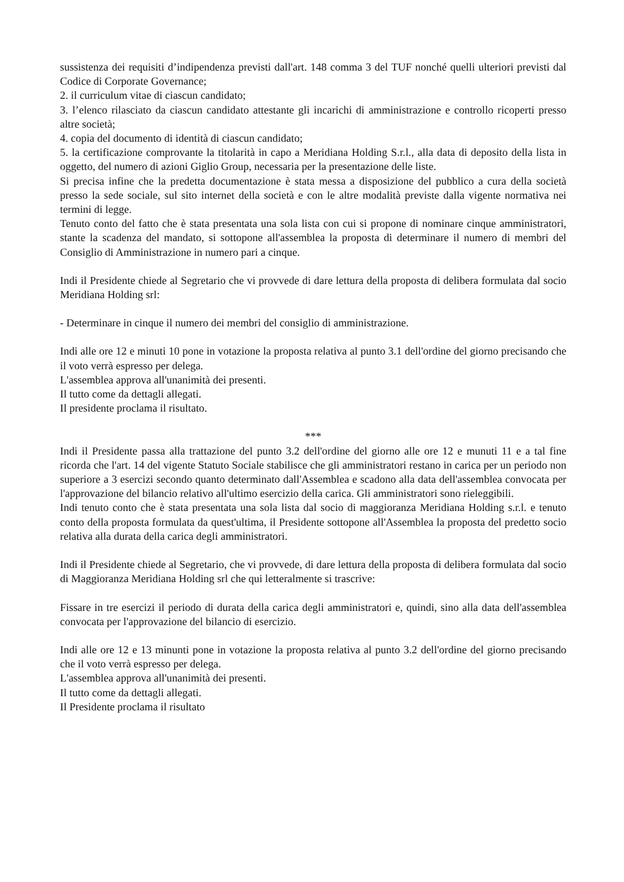sussistenza dei requisiti d’indipendenza previsti dall'art. 148 comma 3 del TUF nonché quelli ulteriori previsti dal Codice di Corporate Governance;
2. il curriculum vitae di ciascun candidato;
3. l’elenco rilasciato da ciascun candidato attestante gli incarichi di amministrazione e controllo ricoperti presso altre società;
4. copia del documento di identità di ciascun candidato;
5. la certificazione comprovante la titolarità in capo a Meridiana Holding S.r.l., alla data di deposito della lista in oggetto, del numero di azioni Giglio Group, necessaria per la presentazione delle liste.
Si precisa infine che la predetta documentazione è stata messa a disposizione del pubblico a cura della società presso la sede sociale, sul sito internet della società e con le altre modalità previste dalla vigente normativa nei termini di legge.
Tenuto conto del fatto che è stata presentata una sola lista con cui si propone di nominare cinque amministratori, stante la scadenza del mandato, si sottopone all'assemblea la proposta di determinare il numero di membri del Consiglio di Amministrazione in numero pari a cinque.
Indi il Presidente chiede al Segretario che vi provvede di dare lettura della proposta di delibera formulata dal socio Meridiana Holding srl:
- Determinare in cinque il numero dei membri del consiglio di amministrazione.
Indi alle ore 12 e minuti 10 pone in votazione la proposta relativa al punto 3.1 dell'ordine del giorno precisando che il voto verrà espresso per delega.
L'assemblea approva all'unanimità dei presenti.
Il tutto come da dettagli allegati.
Il presidente proclama il risultato.
***
Indi il Presidente passa alla trattazione del punto 3.2 dell'ordine del giorno alle ore 12 e munuti 11 e a tal fine ricorda che l'art. 14 del vigente Statuto Sociale stabilisce che gli amministratori restano in carica per un periodo non superiore a 3 esercizi secondo quanto determinato dall'Assemblea e scadono alla data dell'assemblea convocata per l'approvazione del bilancio relativo all'ultimo esercizio della carica. Gli amministratori sono rieleggibili.
Indi tenuto conto che è stata presentata una sola lista dal socio di maggioranza Meridiana Holding s.r.l. e tenuto conto della proposta formulata da quest'ultima, il Presidente sottopone all'Assemblea la proposta del predetto socio relativa alla durata della carica degli amministratori.
Indi il Presidente chiede al Segretario, che vi provvede, di dare lettura della proposta di delibera formulata dal socio di Maggioranza Meridiana Holding srl che qui letteralmente si trascrive:
Fissare in tre esercizi il periodo di durata della carica degli amministratori e, quindi, sino alla data dell'assemblea convocata per l'approvazione del bilancio di esercizio.
Indi alle ore 12 e 13 minunti pone in votazione la proposta relativa al punto 3.2 dell'ordine del giorno precisando che il voto verrà espresso per delega.
L'assemblea approva all'unanimità dei presenti.
Il tutto come da dettagli allegati.
Il Presidente proclama il risultato